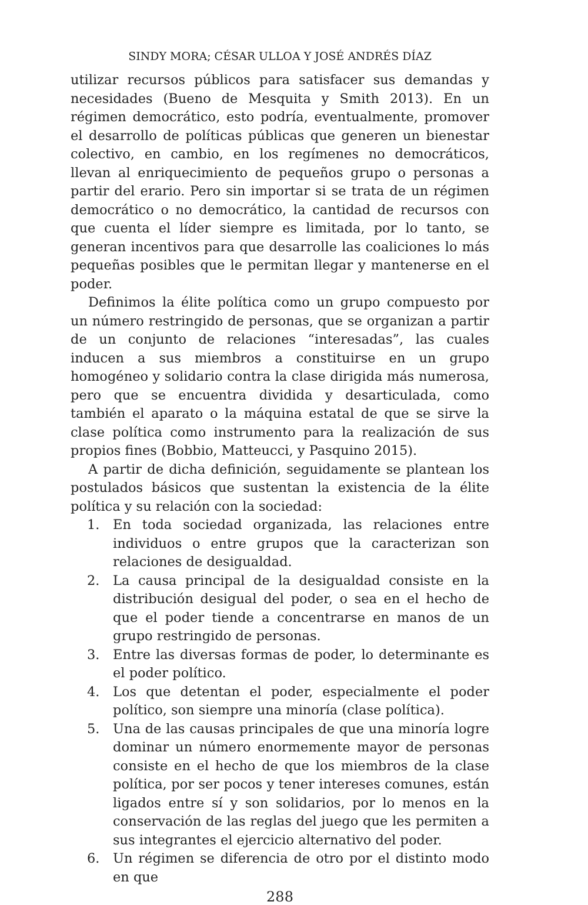SINDY MORA; CÉSAR ULLOA Y JOSÉ ANDRÉS DÍAZ
utilizar recursos públicos para satisfacer sus demandas y necesidades (Bueno de Mesquita y Smith 2013). En un régimen democrático, esto podría, eventualmente, promover el desarrollo de políticas públicas que generen un bienestar colectivo, en cambio, en los regímenes no democráticos, llevan al enriquecimiento de pequeños grupo o personas a partir del erario. Pero sin importar si se trata de un régimen democrático o no democrático, la cantidad de recursos con que cuenta el líder siempre es limitada, por lo tanto, se generan incentivos para que desarrolle las coaliciones lo más pequeñas posibles que le permitan llegar y mantenerse en el poder.
Definimos la élite política como un grupo compuesto por un número restringido de personas, que se organizan a partir de un conjunto de relaciones “interesadas”, las cuales inducen a sus miembros a constituirse en un grupo homogéneo y solidario contra la clase dirigida más numerosa, pero que se encuentra dividida y desarticulada, como también el aparato o la máquina estatal de que se sirve la clase política como instrumento para la realización de sus propios fines (Bobbio, Matteucci, y Pasquino 2015).
A partir de dicha definición, seguidamente se plantean los postulados básicos que sustentan la existencia de la élite política y su relación con la sociedad:
1. En toda sociedad organizada, las relaciones entre individuos o entre grupos que la caracterizan son relaciones de desigualdad.
2. La causa principal de la desigualdad consiste en la distribución desigual del poder, o sea en el hecho de que el poder tiende a concentrarse en manos de un grupo restringido de personas.
3. Entre las diversas formas de poder, lo determinante es el poder político.
4. Los que detentan el poder, especialmente el poder político, son siempre una minoría (clase política).
5. Una de las causas principales de que una minoría logre dominar un número enormemente mayor de personas consiste en el hecho de que los miembros de la clase política, por ser pocos y tener intereses comunes, están ligados entre sí y son solidarios, por lo menos en la conservación de las reglas del juego que les permiten a sus integrantes el ejercicio alternativo del poder.
6. Un régimen se diferencia de otro por el distinto modo en que
288